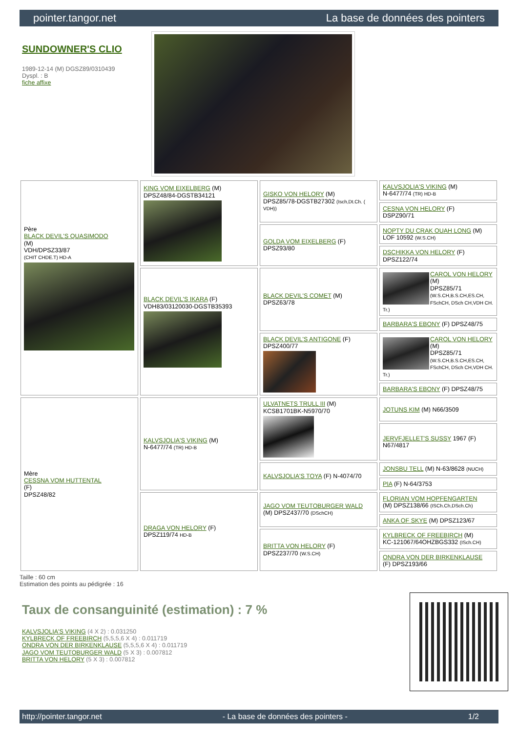pointer.tangor.net La base de données des pointers
SUNDOWNER'S CLIO
1989-12-14 (M) DGSZ89/0310439
Dyspl. : B
fiche affixe
| Père BLACK DEVIL'S QUASIMODO (M) VDH/DPSZ33/87 (CHIT CHDE.T) HD-A | KING VOM EIXELBERG (M) DPSZ48/84-DGSTB34121 | GISKO VON HELORY (M) DPSZ85/78-DGSTB27302 (Isch,Dt.Ch. ( VDH)) | KALVSJOLIA'S VIKING (M) N-6477/74 (TR) HD-B |
| | | | CESNA VON HELORY (F) DSPZ90/71 |
| | | GOLDA VOM EIXELBERG (F) DPSZ93/80 | NOPTY DU CRAK OUAH LONG (M) LOF 10592 (W.S.CH) |
| | | | DSCHIKKA VON HELORY (F) DPSZ122/74 |
| | BLACK DEVIL'S IKARA (F) VDH83/03120030-DGSTB35393 | BLACK DEVIL'S COMET (M) DPSZ63/78 | CAROL VON HELORY (M) DPSZ85/71 (W.S.CH,B.S.CH,ES.CH, FSchCH, DSch CH,VDH CH. Tr.) |
| | | | BARBARA'S EBONY (F) DPSZ48/75 |
| | | BLACK DEVIL'S ANTIGONE (F) DPSZ400/77 | CAROL VON HELORY (M) DPSZ85/71 (W.S.CH,B.S.CH,ES.CH, FSchCH, DSch CH,VDH CH. Tr.) |
| | | | BARBARA'S EBONY (F) DPSZ48/75 |
| Mère CESSNA VOM HUTTENTAL (F) DPSZ48/82 | KALVSJOLIA'S VIKING (M) N-6477/74 (TR) HD-B | ULVATNETS TRULL III (M) KCSB1701BK-N5970/70 | JOTUNS KIM (M) N66/3509 |
| | | | JERVFJELLET'S SUSSY 1967 (F) N67/4817 |
| | | KALVSJOLIA'S TOYA (F) N-4074/70 | JONSBU TELL (M) N-63/8628 (NUCH) |
| | | | PIA (F) N-64/3753 |
| | DRAGA VON HELORY (F) DPSZ119/74 HD-B | JAGO VOM TEUTOBURGER WALD (M) DPSZ437/70 (DSchCH) | FLORIAN VOM HOPFENGARTEN (M) DPSZ138/66 (ISCh.Ch,DSch.Ch) |
| | | | ANKA OF SKYE (M) DPSZ123/67 |
| | | BRITTA VON HELORY (F) DPSZ237/70 (W.S.CH) | KYLBRECK OF FREEBIRCH (M) KC-121067/64OHZBGS332 (ISch.CH) |
| | | | ONDRA VON DER BIRKENKLAUSE (F) DPSZ193/66 |
Taille : 60 cm
Estimation des points au pédigrée : 16
Taux de consanguinité (estimation) : 7 %
KALVSJOLIA'S VIKING (4 X 2) : 0.031250
KYLBRECK OF FREEBIRCH (5,5,5,6 X 4) : 0.011719
ONDRA VON DER BIRKENKLAUSE (5,5,5,6 X 4) : 0.011719
JAGO VOM TEUTOBURGER WALD (5 X 3) : 0.007812
BRITTA VON HELORY (5 X 3) : 0.007812
http://pointer.tangor.net - La base de données des pointers - 1/2